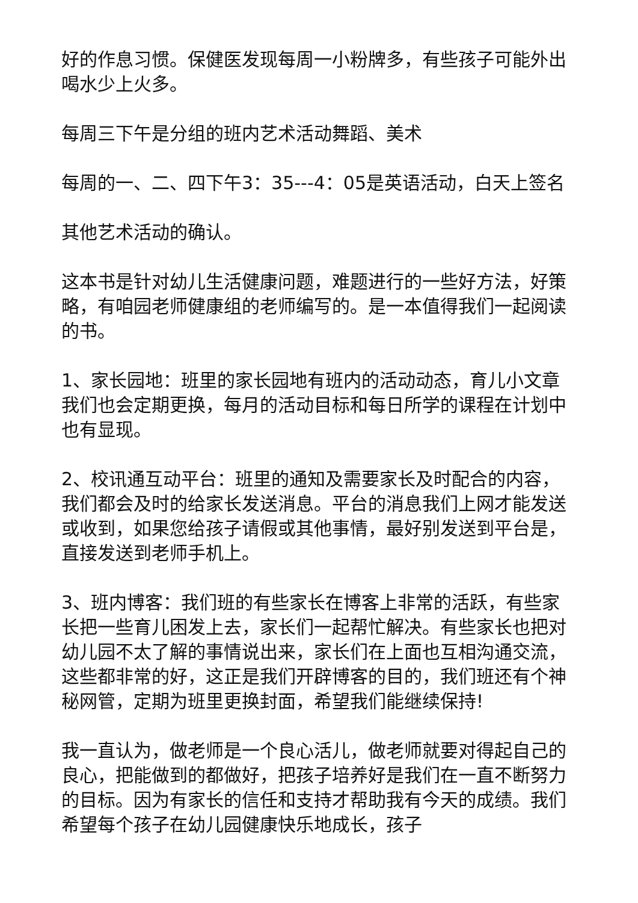好的作息习惯。保健医发现每周一小粉牌多，有些孩子可能外出喝水少上火多。
每周三下午是分组的班内艺术活动舞蹈、美术
每周的一、二、四下午3：35---4：05是英语活动，白天上签名
其他艺术活动的确认。
这本书是针对幼儿生活健康问题，难题进行的一些好方法，好策略，有咱园老师健康组的老师编写的。是一本值得我们一起阅读的书。
1、家长园地：班里的家长园地有班内的活动动态，育儿小文章我们也会定期更换，每月的活动目标和每日所学的课程在计划中也有显现。
2、校讯通互动平台：班里的通知及需要家长及时配合的内容，我们都会及时的给家长发送消息。平台的消息我们上网才能发送或收到，如果您给孩子请假或其他事情，最好别发送到平台是，直接发送到老师手机上。
3、班内博客：我们班的有些家长在博客上非常的活跃，有些家长把一些育儿困发上去，家长们一起帮忙解决。有些家长也把对幼儿园不太了解的事情说出来，家长们在上面也互相沟通交流，这些都非常的好，这正是我们开辟博客的目的，我们班还有个神秘网管，定期为班里更换封面，希望我们能继续保持!
我一直认为，做老师是一个良心活儿，做老师就要对得起自己的良心，把能做到的都做好，把孩子培养好是我们在一直不断努力的目标。因为有家长的信任和支持才帮助我有今天的成绩。我们希望每个孩子在幼儿园健康快乐地成长，孩子